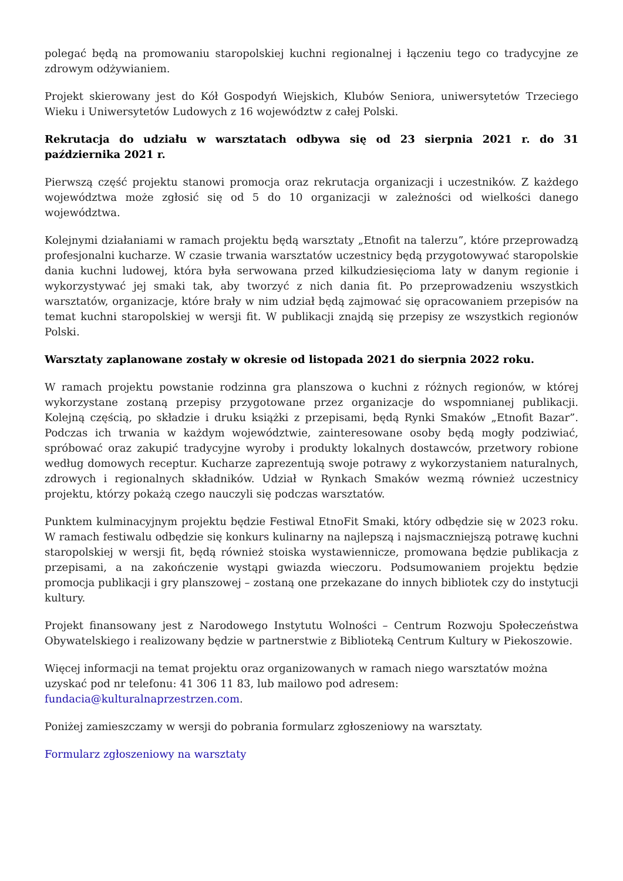polegać będą na promowaniu staropolskiej kuchni regionalnej i łączeniu tego co tradycyjne ze zdrowym odżywianiem.
Projekt skierowany jest do Kół Gospodyń Wiejskich, Klubów Seniora, uniwersytetów Trzeciego Wieku i Uniwersytetów Ludowych z 16 województw z całej Polski.
Rekrutacja do udziału w warsztatach odbywa się od 23 sierpnia 2021 r. do 31 października 2021 r.
Pierwszą część projektu stanowi promocja oraz rekrutacja organizacji i uczestników. Z każdego województwa może zgłosić się od 5 do 10 organizacji w zależności od wielkości danego województwa.
Kolejnymi działaniami w ramach projektu będą warsztaty „Etnofit na talerzu”, które przeprowadzą profesjonalni kucharze. W czasie trwania warsztatów uczestnicy będą przygotowywać staropolskie dania kuchni ludowej, która była serwowana przed kilkudziesięcioma laty w danym regionie i wykorzystywać jej smaki tak, aby tworzyć z nich dania fit. Po przeprowadzeniu wszystkich warsztatów, organizacje, które brały w nim udział będą zajmować się opracowaniem przepisów na temat kuchni staropolskiej w wersji fit. W publikacji znajdą się przepisy ze wszystkich regionów Polski.
Warsztaty zaplanowane zostały w okresie od listopada 2021 do sierpnia 2022 roku.
W ramach projektu powstanie rodzinna gra planszowa o kuchni z różnych regionów, w której wykorzystane zostaną przepisy przygotowane przez organizacje do wspomnianej publikacji. Kolejną częścią, po składzie i druku książki z przepisami, będą Rynki Smaków „Etnofit Bazar”. Podczas ich trwania w każdym województwie, zainteresowane osoby będą mogły podziwiać, spróbować oraz zakupić tradycyjne wyroby i produkty lokalnych dostawców, przetwory robione według domowych receptur. Kucharze zaprezentują swoje potrawy z wykorzystaniem naturalnych, zdrowych i regionalnych składników. Udział w Rynkach Smaków wezmą również uczestnicy projektu, którzy pokażą czego nauczyli się podczas warsztatów.
Punktem kulminacyjnym projektu będzie Festiwal EtnoFit Smaki, który odbędzie się w 2023 roku. W ramach festiwalu odbędzie się konkurs kulinarny na najlepszą i najsmaczniejszą potrawę kuchni staropolskiej w wersji fit, będą również stoiska wystawiennicze, promowana będzie publikacja z przepisami, a na zakończenie wystąpi gwiazda wieczoru. Podsumowaniem projektu będzie promocja publikacji i gry planszowej – zostaną one przekazane do innych bibliotek czy do instytucji kultury.
Projekt finansowany jest z Narodowego Instytutu Wolności – Centrum Rozwoju Społeczeństwa Obywatelskiego i realizowany będzie w partnerstwie z Biblioteką Centrum Kultury w Piekoszowie.
Więcej informacji na temat projektu oraz organizowanych w ramach niego warsztatów można uzyskać pod nr telefonu: 41 306 11 83, lub mailowo pod adresem: fundacia@kulturalnaprzestrzen.com.
Poniżej zamieszczamy w wersji do pobrania formularz zgłoszeniowy na warsztaty.
Formularz zgłoszeniowy na warsztaty